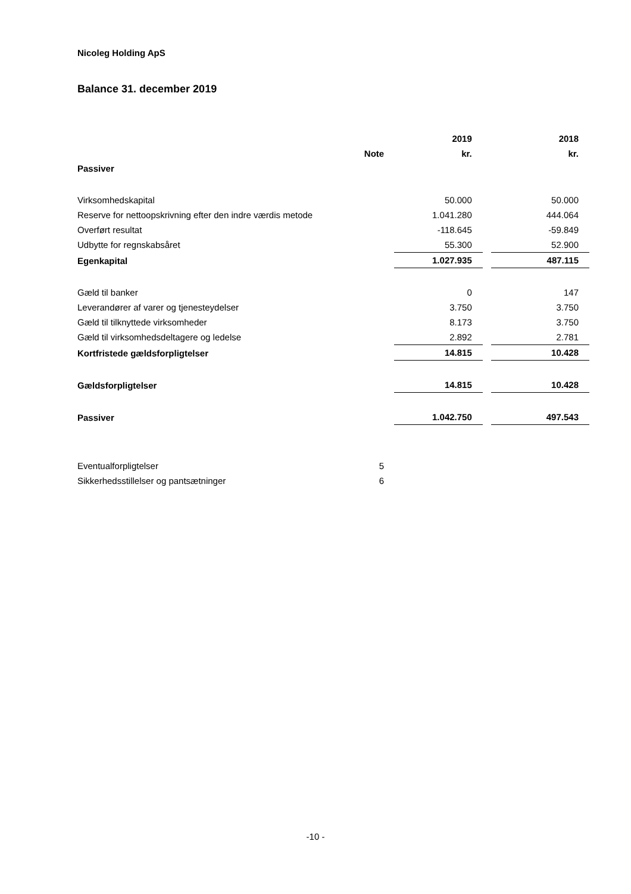Nicoleg Holding ApS
Balance 31. december 2019
| | | | 2019 | | 2018 |
| --- | --- | --- | --- | --- | --- |
| | Note | | kr. | | kr. |
| Passiver | | | | | |
| Virksomhedskapital | | | 50.000 | | 50.000 |
| Reserve for nettoopskrivning efter den indre værdis metode | | | 1.041.280 | | 444.064 |
| Overført resultat | | | -118.645 | | -59.849 |
| Udbytte for regnskabsåret | | | 55.300 | | 52.900 |
| Egenkapital | | | 1.027.935 | | 487.115 |
| Gæld til banker | | | 0 | | 147 |
| Leverandører af varer og tjenesteydelser | | | 3.750 | | 3.750 |
| Gæld til tilknyttede virksomheder | | | 8.173 | | 3.750 |
| Gæld til virksomhedsdeltagere og ledelse | | | 2.892 | | 2.781 |
| Kortfristede gældsforpligtelser | | | 14.815 | | 10.428 |
| Gældsforpligtelser | | | 14.815 | | 10.428 |
| Passiver | | | 1.042.750 | | 497.543 |
| Eventualforpligtelser | 5 | | | | |
| Sikkerhedsstillelser og pantsætninger | 6 | | | | |
-10 -